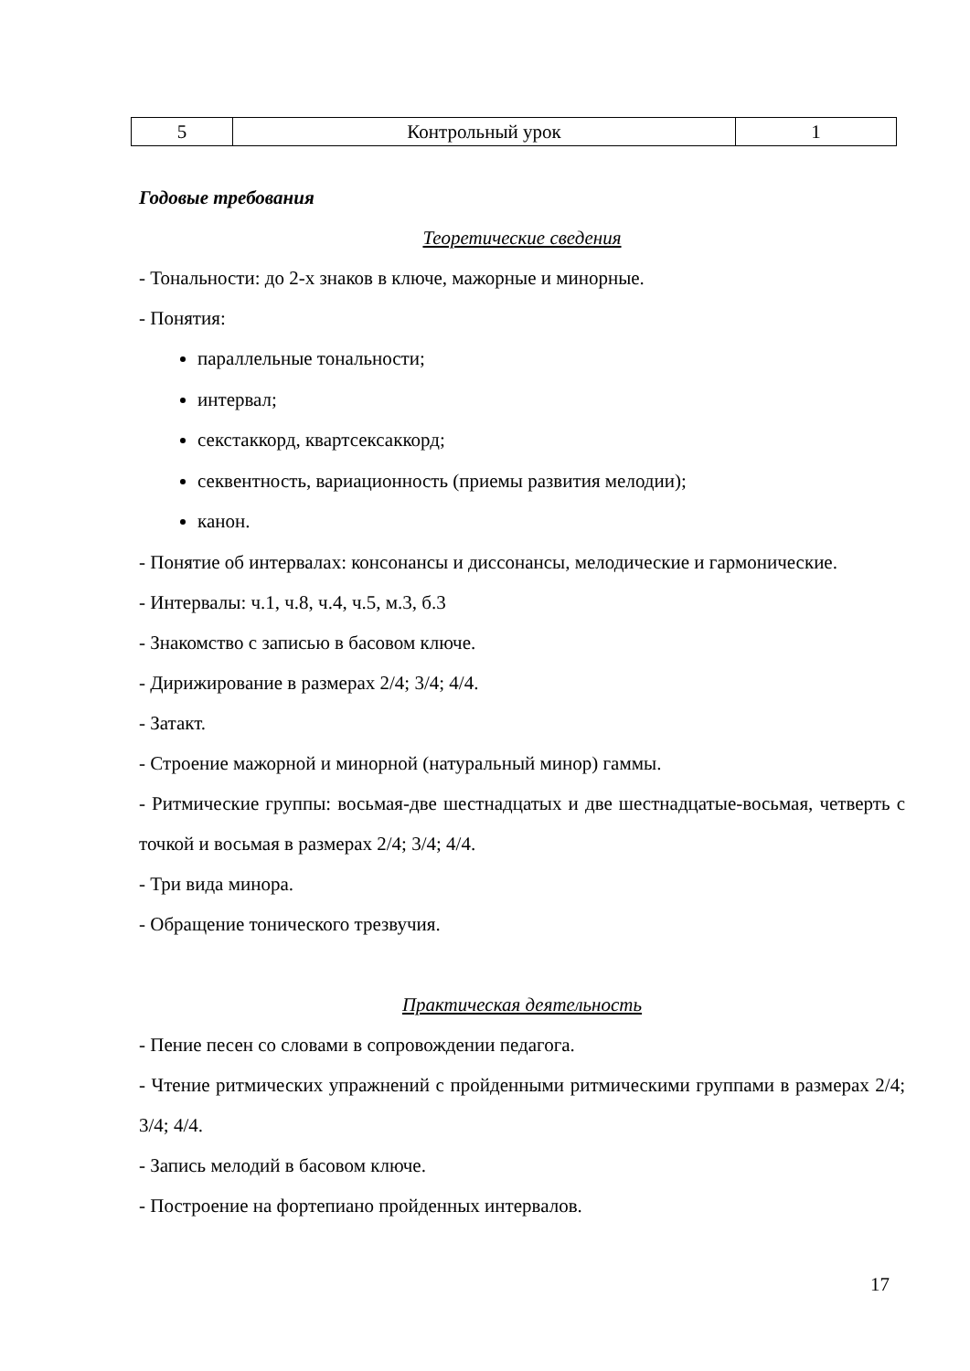| 5 | Контрольный урок | 1 |
Годовые требования
Теоретические сведения
- Тональности: до 2-х знаков в ключе, мажорные и минорные.
- Понятия:
параллельные тональности;
интервал;
секстаккорд, квартсексаккорд;
секвентность, вариационность (приемы развития мелодии);
канон.
- Понятие об интервалах: консонансы и диссонансы, мелодические и гармонические.
- Интервалы: ч.1, ч.8, ч.4, ч.5, м.3, б.3
- Знакомство с записью в басовом ключе.
- Дирижирование в размерах 2/4; 3/4; 4/4.
- Затакт.
- Строение мажорной и минорной (натуральный минор) гаммы.
- Ритмические группы: восьмая-две шестнадцатых и две шестнадцатые-восьмая, четверть с точкой и восьмая в размерах 2/4; 3/4; 4/4.
- Три вида минора.
- Обращение тонического трезвучия.
Практическая деятельность
- Пение песен со словами в сопровождении педагога.
- Чтение ритмических упражнений с пройденными ритмическими группами в размерах 2/4; 3/4; 4/4.
- Запись мелодий в басовом ключе.
- Построение на фортепиано пройденных интервалов.
17